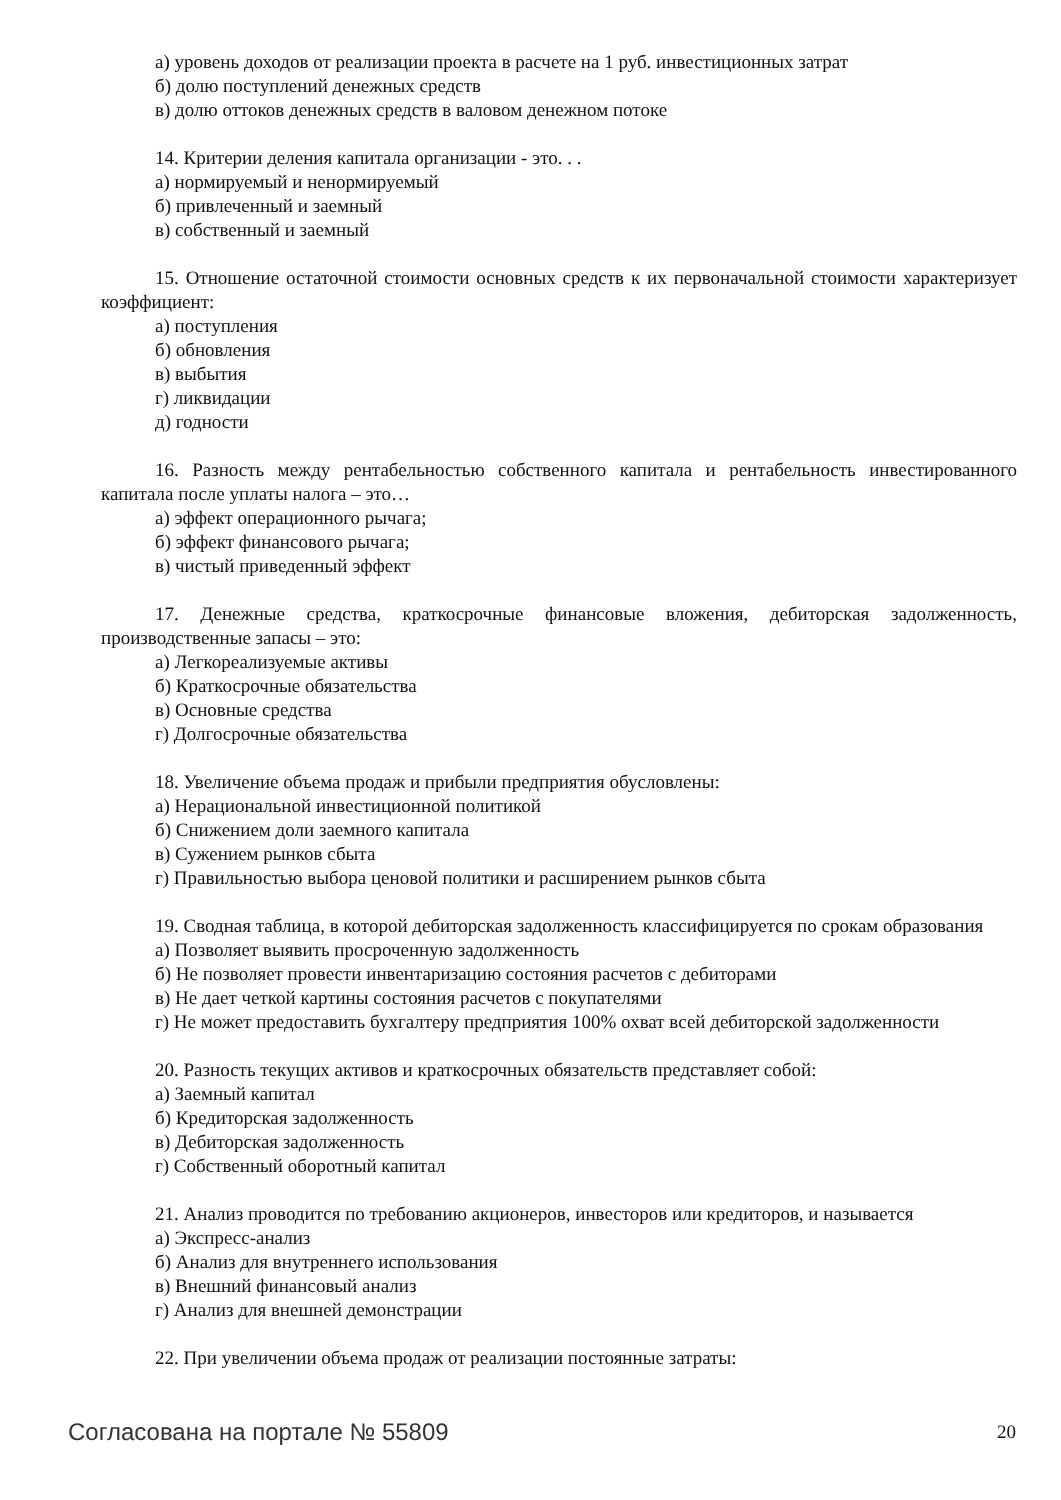а) уровень доходов от реализации проекта в расчете на 1 руб. инвестиционных затрат
б) долю поступлений денежных средств
в) долю оттоков денежных средств в валовом денежном потоке
14. Критерии деления капитала организации - это. . .
а) нормируемый и ненормируемый
б) привлеченный и заемный
в) собственный и заемный
15. Отношение остаточной стоимости основных средств к их первоначальной стоимости характеризует коэффициент:
а) поступления
б) обновления
в) выбытия
г) ликвидации
д) годности
16. Разность между рентабельностью собственного капитала и рентабельность инвестированного капитала после уплаты налога – это…
а) эффект операционного рычага;
б) эффект финансового рычага;
в) чистый приведенный эффект
17. Денежные средства, краткосрочные финансовые вложения, дебиторская задолженность, производственные запасы – это:
а) Легкореализуемые активы
б) Краткосрочные обязательства
в) Основные средства
г) Долгосрочные обязательства
18. Увеличение объема продаж и прибыли предприятия обусловлены:
а) Нерациональной инвестиционной политикой
б) Снижением доли заемного капитала
в) Сужением рынков сбыта
г) Правильностью выбора ценовой политики и расширением рынков сбыта
19. Сводная таблица, в которой дебиторская задолженность классифицируется по срокам образования
а) Позволяет выявить просроченную задолженность
б) Не позволяет провести инвентаризацию состояния расчетов с дебиторами
в) Не дает четкой картины состояния расчетов с покупателями
г) Не может предоставить бухгалтеру предприятия 100% охват всей дебиторской задолженности
20. Разность текущих активов и краткосрочных обязательств представляет собой:
а) Заемный капитал
б) Кредиторская задолженность
в) Дебиторская задолженность
г) Собственный оборотный капитал
21. Анализ проводится по требованию акционеров, инвесторов или кредиторов, и называется
а) Экспресс-анализ
б) Анализ для внутреннего использования
в) Внешний финансовый анализ
г) Анализ для внешней демонстрации
22. При увеличении объема продаж от реализации постоянные затраты:
Согласована на портале № 55809 20